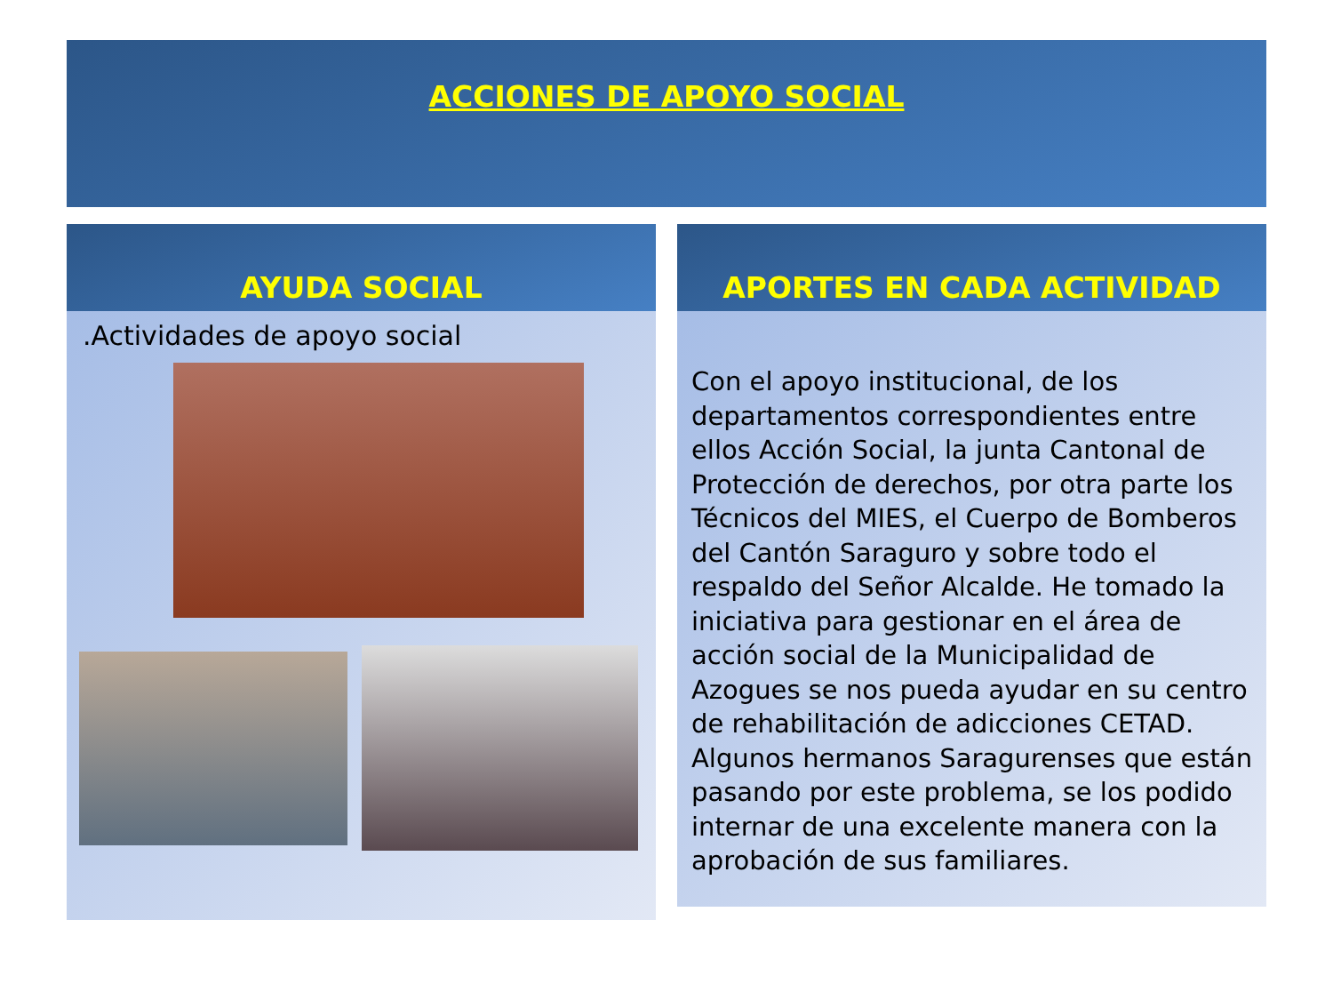ACCIONES DE APOYO SOCIAL
AYUDA SOCIAL
.Actividades de apoyo social
APORTES EN CADA ACTIVIDAD
Con el apoyo institucional, de los departamentos correspondientes entre ellos Acción Social, la junta Cantonal de Protección de derechos, por otra parte los Técnicos del MIES, el Cuerpo de Bomberos del Cantón Saraguro y sobre todo el respaldo del Señor Alcalde. He tomado la iniciativa para gestionar en el área de acción social de la Municipalidad de Azogues se nos pueda ayudar en su centro de rehabilitación de adicciones CETAD. Algunos hermanos Saragurenses que están pasando por este problema, se los podido internar de una excelente manera con la aprobación de sus familiares.